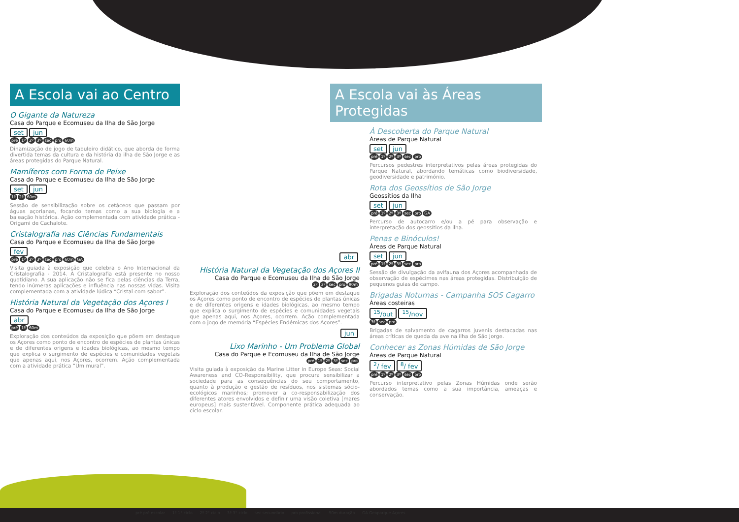A Escola vai ao Centro
O Gigante da Natureza
Casa do Parque e Ecomuseu da Ilha de São Jorge
set jun
pré 1º 2º 3º sec pro 60m
Dinamização de jogo de tabuleiro didático, que aborda de forma divertida temas da cultura e da história da ilha de São Jorge e as áreas protegidas do Parque Natural.
Mamíferos com Forma de Peixe
Casa do Parque e Ecomuseu da Ilha de São Jorge
set jun
1º 2º 60m
Sessão de sensibilização sobre os cetáceos que passam por águas açorianas, focando temas como a sua biologia e a baleação histórica. Ação complementada com atividade prática - Origami de Cachalote.
Cristalografia nas Ciências Fundamentais
Casa do Parque e Ecomuseu da Ilha de São Jorge
fev
pré 1º 2º 3º sec pro 60m GA
Visita guiada à exposição que celebra o Ano Internacional da Cristalografia - 2014. A Cristalografia está presente no nosso quotidiano. A sua aplicação não se fica pelas ciências da Terra, tendo inúmeras aplicações e influência nas nossas vidas. Visita complementada com a atividade lúdica “Cristal com sabor”.
História Natural da Vegetação dos Açores I
Casa do Parque e Ecomuseu da Ilha de São Jorge
abr
pré 1º 60m
Exploração dos conteúdos da exposição que põem em destaque os Açores como ponto de encontro de espécies de plantas únicas e de diferentes origens e idades biológicas, ao mesmo tempo que explica o surgimento de espécies e comunidades vegetais que apenas aqui, nos Açores, ocorrem. Ação complementada com a atividade prática “Um mural”.
abr
História Natural da Vegetação dos Açores II
Casa do Parque e Ecomuseu da Ilha de São Jorge
2º 3º sec pro 90m
Exploração dos conteúdos da exposição que põem em destaque os Açores como ponto de encontro de espécies de plantas únicas e de diferentes origens e idades biológicas, ao mesmo tempo que explica o surgimento de espécies e comunidades vegetais que apenas aqui, nos Açores, ocorrem. Ação complementada com o jogo de memória “Espécies Endémicas dos Açores”.
jun
Lixo Marinho - Um Problema Global
Casa do Parque e Ecomuseu da Ilha de São Jorge
pré 1º 2º 3º sec pro
Visita guiada à exposição da Marine Litter in Europe Seas: Social Awareness and CO-Responsibility, que procura sensibilizar a sociedade para as consequências do seu comportamento, quanto à produção e gestão de resíduos, nos sistemas sócio-ecológicos marinhos; promover a co-responsabilização dos diferentes atores envolvidos e definir uma visão coletiva [mares europeus] mais sustentável. Componente prática adequada ao ciclo escolar.
A Escola vai às Áreas Protegidas
À Descoberta do Parque Natural
Áreas de Parque Natural
set jun
pré 1º 2º 3º sec pro
Percursos pedestres interpretativos pelas áreas protegidas do Parque Natural, abordando temáticas como biodiversidade, geodiversidade e património.
Rota dos Geossítios de São Jorge
Geossítios da Ilha
set jun
pré 1º 2º 3º sec pro GA
Percurso de autocarro e/ou a pé para observação e interpretação dos geossítios da ilha.
Penas e Binóculos!
Áreas de Parque Natural
set jun
pré 1º 2º 3º sec pro
Sessão de divulgação da avifauna dos Açores acompanhada de observação de espécimes nas áreas protegidas. Distribuição de pequenos guias de campo.
Brigadas Noturnas - Campanha SOS Cagarro
Áreas costeiras
<sup>15</sup>/out <sup>15</sup>/nov
3º sec pro
Brigadas de salvamento de cagarros juvenis destacadas nas áreas críticas de queda da ave na ilha de São Jorge.
Conhecer as Zonas Húmidas de São Jorge
Áreas de Parque Natural
<sup>2</sup>/ fev <sup>8</sup>/ fev
pré 1º 2º 3º sec pro
Percurso interpretativo pelas Zonas Húmidas onde serão abordados temas como a sua importância, ameaças e conservação.
pré pré escolar 1º 1° ciclo 2º 2° ciclo 3º 3° ciclo sec secundário pro profissional 90m duração GA Geoparque Açores